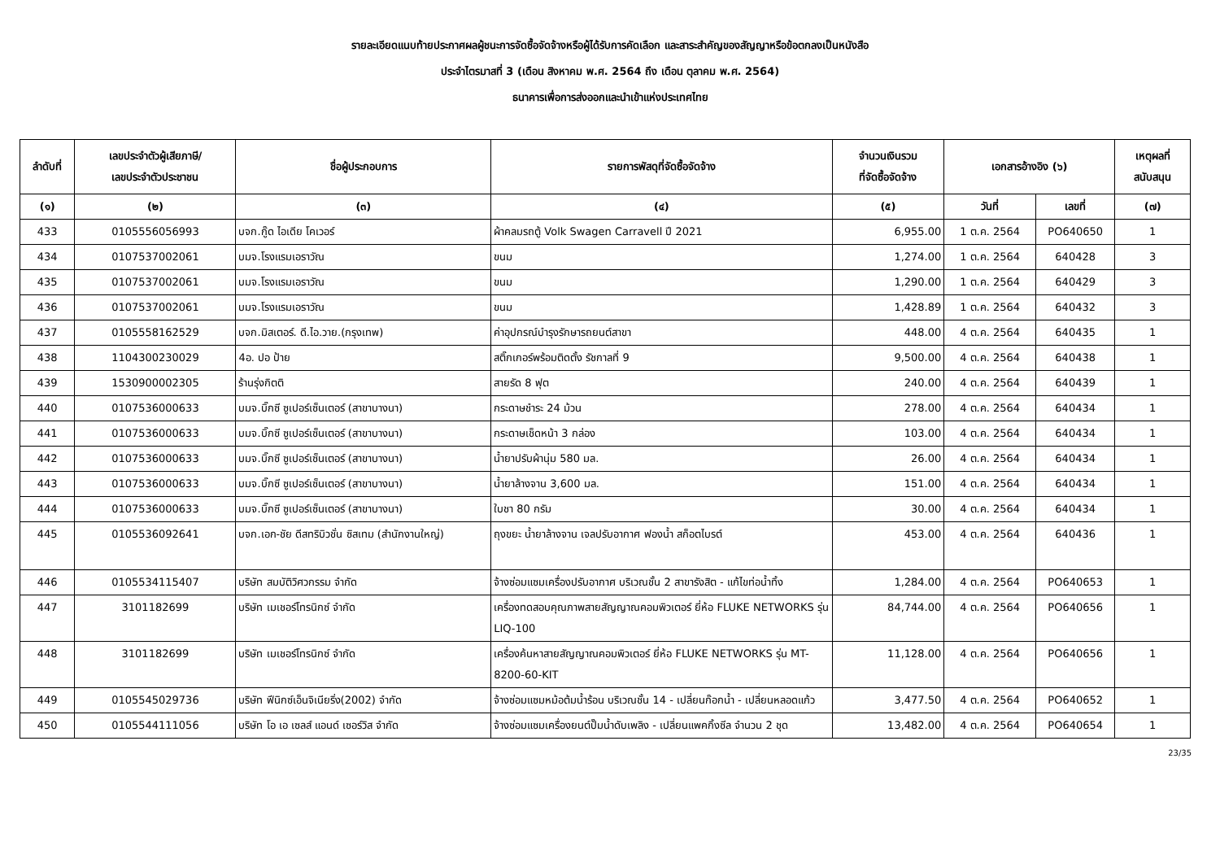รายละเอียดแนบท้ายประกาศผลผู้ชนะการจัดซื้อจัดจ้างหรือผู้ได้รับการคัดเลือก และสาระสำคัญของสัญญาหรือข้อตกลงเป็นหนังสือ
ประจำไตรมาสที่ 3 (เดือน สิงหาคม พ.ศ. 2564 ถึง เดือน ตุลาคม พ.ศ. 2564)
ธนาคารเพื่อการส่งออกและนำเข้าแห่งประเทศไทย
| ลำดับที่ | เลขประจำตัวผู้เสียภาษี/ เลขประจำตัวประชาชน | ชื่อผู้ประกอบการ | รายการพัสดุที่จัดซื้อจัดจ้าง | จำนวนเงินรวม ที่จัดซื้อจัดจ้าง | เอกสารอ้างอิง (๖) | | เหตุผลที่ สนับสนุน |
| --- | --- | --- | --- | --- | --- | --- | --- |
| (๑) | (๒) | (๓) | (๔) | (๕) | วันที่ | เลขที่ | (๗) |
| 433 | 0105556056993 | บจก.กู๊ด ไอเดีย โคเวอร์ | ผ้าคลมรถตู้ Volk Swagen Carravell ปี 2021 | 6,955.00 | 1 ต.ค. 2564 | PO640650 | 1 |
| 434 | 0107537002061 | บมจ.โรงแรมเอราวัณ | ขนม | 1,274.00 | 1 ต.ค. 2564 | 640428 | 3 |
| 435 | 0107537002061 | บมจ.โรงแรมเอราวัณ | ขนม | 1,290.00 | 1 ต.ค. 2564 | 640429 | 3 |
| 436 | 0107537002061 | บมจ.โรงแรมเอราวัณ | ขนม | 1,428.89 | 1 ต.ค. 2564 | 640432 | 3 |
| 437 | 0105558162529 | บจก.มิสเตอร์. ดี.ไอ.วาย.(กรุงเทพ) | ค่าอุปกรณ์บำรุงรักษารถยนต์สาขา | 448.00 | 4 ต.ค. 2564 | 640435 | 1 |
| 438 | 1104300230029 | 4อ. ปอ ป้าย | สติ๊กเกอร์พร้อมติดตั้ง รัชกาลที่ 9 | 9,500.00 | 4 ต.ค. 2564 | 640438 | 1 |
| 439 | 1530900002305 | ร้านรุ่งกิตติ | สายรัด 8 ฟุต | 240.00 | 4 ต.ค. 2564 | 640439 | 1 |
| 440 | 0107536000633 | บมจ.บิ๊กซี ซูเปอร์เซ็นเตอร์ (สาขาบางนา) | กระดาษชำระ 24 ม้วน | 278.00 | 4 ต.ค. 2564 | 640434 | 1 |
| 441 | 0107536000633 | บมจ.บิ๊กซี ซูเปอร์เซ็นเตอร์ (สาขาบางนา) | กระดาษเช็ดหน้า 3 กล่อง | 103.00 | 4 ต.ค. 2564 | 640434 | 1 |
| 442 | 0107536000633 | บมจ.บิ๊กซี ซูเปอร์เซ็นเตอร์ (สาขาบางนา) | น้ำยาปรับผ้านุ่ม 580 มล. | 26.00 | 4 ต.ค. 2564 | 640434 | 1 |
| 443 | 0107536000633 | บมจ.บิ๊กซี ซูเปอร์เซ็นเตอร์ (สาขาบางนา) | น้ำยาล้างจาน 3,600 มล. | 151.00 | 4 ต.ค. 2564 | 640434 | 1 |
| 444 | 0107536000633 | บมจ.บิ๊กซี ซูเปอร์เซ็นเตอร์ (สาขาบางนา) | ใบชา 80 กรัม | 30.00 | 4 ต.ค. 2564 | 640434 | 1 |
| 445 | 0105536092641 | บจก.เอก-ชัย ดีสทริบิวชั่น ซิสเทม (สำนักงานใหญ่) | ถุงขยะ น้ำยาล้างจาน เจลปรับอากาศ ฟองน้ำ สก็อตไบรต์ | 453.00 | 4 ต.ค. 2564 | 640436 | 1 |
| 446 | 0105534115407 | บริษัท สมบัติวิศวกรรม จำกัด | จ้างซ่อมแซมเครื่องปรับอากาศ บริเวณชั้น 2 สาขารังสิต - แก้ไขท่อน้ำทิ้ง | 1,284.00 | 4 ต.ค. 2564 | PO640653 | 1 |
| 447 | 3101182699 | บริษัท เมเชอร์โทรนิกซ์ จำกัด | เครื่องทดสอบคุณภาพสายสัญญาณคอมพิวเตอร์ ยี่ห้อ FLUKE NETWORKS รุ่น LIQ-100 | 84,744.00 | 4 ต.ค. 2564 | PO640656 | 1 |
| 448 | 3101182699 | บริษัท เมเชอร์โทรนิกซ์ จำกัด | เครื่องค้นหาสายสัญญาณคอมพิวเตอร์ ยี่ห้อ FLUKE NETWORKS รุ่น MT-8200-60-KIT | 11,128.00 | 4 ต.ค. 2564 | PO640656 | 1 |
| 449 | 0105545029736 | บริษัท ฟีนิกซ์เอ็นจิเนียริ่ง(2002) จำกัด | จ้างซ่อมแซมหม้อต้มน้ำร้อน บริเวณชั้น 14 - เปลี่ยนก๊อกน้ำ - เปลี่ยนหลอดแก้ว | 3,477.50 | 4 ต.ค. 2564 | PO640652 | 1 |
| 450 | 0105544111056 | บริษัท โอ เอ เซลส์ แอนด์ เซอร์วิส จำกัด | จ้างซ่อมแซมเครื่องยนต์ปั๊มน้ำดับเพลิง - เปลี่ยนแพคกิ้งซีล จำนวน 2 ชุด | 13,482.00 | 4 ต.ค. 2564 | PO640654 | 1 |
23/35